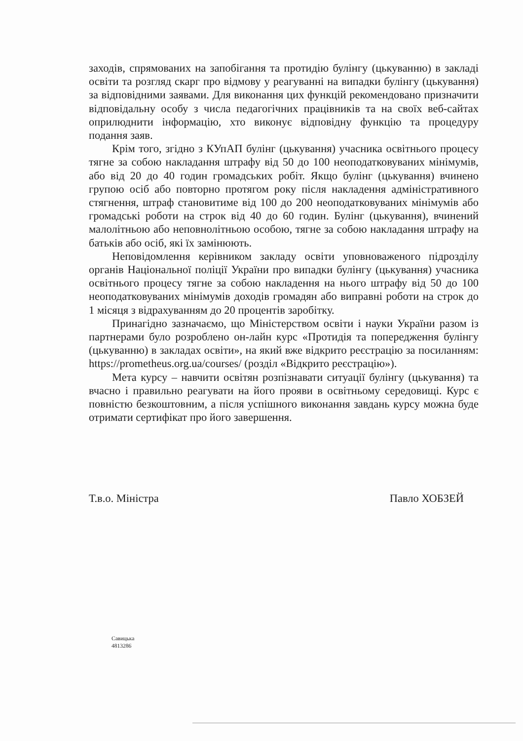заходів, спрямованих на запобігання та протидію булінгу (цькуванню) в закладі освіти та розгляд скарг про відмову у реагуванні на випадки булінгу (цькування) за відповідними заявами. Для виконання цих функцій рекомендовано призначити відповідальну особу з числа педагогічних працівників та на своїх веб-сайтах оприлюднити інформацію, хто виконує відповідну функцію та процедуру подання заяв.
Крім того, згідно з КУпАП булінг (цькування) учасника освітнього процесу тягне за собою накладання штрафу від 50 до 100 неоподатковуваних мінімумів, або від 20 до 40 годин громадських робіт. Якщо булінг (цькування) вчинено групою осіб або повторно протягом року після накладення адміністративного стягнення, штраф становитиме від 100 до 200 неоподатковуваних мінімумів або громадські роботи на строк від 40 до 60 годин. Булінг (цькування), вчинений малолітньою або неповнолітньою особою, тягне за собою накладання штрафу на батьків або осіб, які їх замінюють.
Неповідомлення керівником закладу освіти уповноваженого підрозділу органів Національної поліції України про випадки булінгу (цькування) учасника освітнього процесу тягне за собою накладення на нього штрафу від 50 до 100 неоподатковуваних мінімумів доходів громадян або виправні роботи на строк до 1 місяця з відрахуванням до 20 процентів заробітку.
Принагідно зазначаємо, що Міністерством освіти і науки України разом із партнерами було розроблено он-лайн курс «Протидія та попередження булінгу (цькуванню) в закладах освіти», на який вже відкрито реєстрацію за посиланням: https://prometheus.org.ua/courses/ (розділ «Відкрито реєстрацію»).
Мета курсу – навчити освітян розпізнавати ситуації булінгу (цькування) та вчасно і правильно реагувати на його прояви в освітньому середовищі. Курс є повністю безкоштовним, а після успішного виконання завдань курсу можна буде отримати сертифікат про його завершення.
Т.в.о. Міністра Павло ХОБЗЕЙ
Савицька
4813286